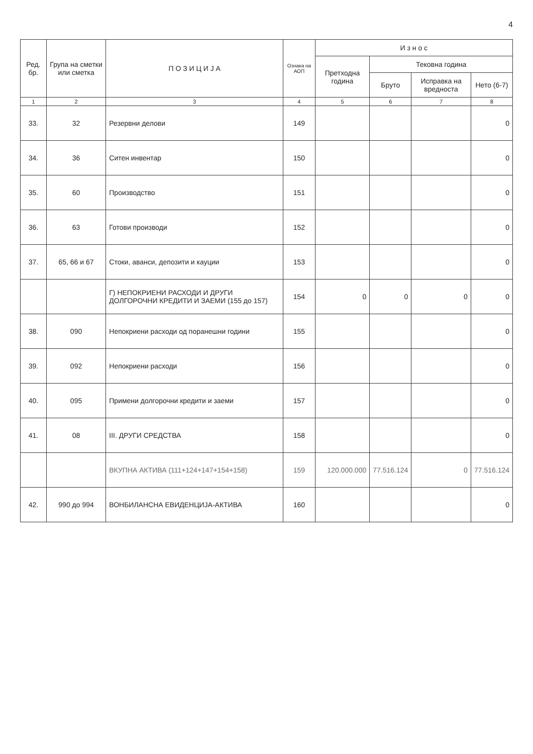4
| Ред. бр. | Група на сметки или сметка | П О З И Ц И Ј А | Ознака на АОП | И з н о с | | | |
| --- | --- | --- | --- | --- | --- | --- | --- |
| | | | | Претходна година | Тековна година | | |
| | | | | | Бруто | Исправка на вредноста | Нето (6-7) |
| 1 | 2 | 3 | 4 | 5 | 6 | 7 | 8 |
| 33. | 32 | Резервни делови | 149 | | | | 0 |
| 34. | 36 | Ситен инвентар | 150 | | | | 0 |
| 35. | 60 | Производство | 151 | | | | 0 |
| 36. | 63 | Готови производи | 152 | | | | 0 |
| 37. | 65, 66 и 67 | Стоки, аванси, депозити и кауции | 153 | | | | 0 |
| | | Г) НЕПОКРИЕНИ РАСХОДИ И ДРУГИ ДОЛГОРОЧНИ КРЕДИТИ И ЗАЕМИ (155 до 157) | 154 | 0 | 0 | 0 | 0 |
| 38. | 090 | Непокриени расходи од поранешни години | 155 | | | | 0 |
| 39. | 092 | Непокриени расходи | 156 | | | | 0 |
| 40. | 095 | Примени долгорочни кредити и заеми | 157 | | | | 0 |
| 41. | 08 | III. ДРУГИ СРЕДСТВА | 158 | | | | 0 |
| | | ВКУПНА АКТИВА (111+124+147+154+158) | 159 | 120.000.000 | 77.516.124 | 0 | 77.516.124 |
| 42. | 990 до 994 | ВОНБИЛАНСНА ЕВИДЕНЦИЈА-АКТИВА | 160 | | | | 0 |